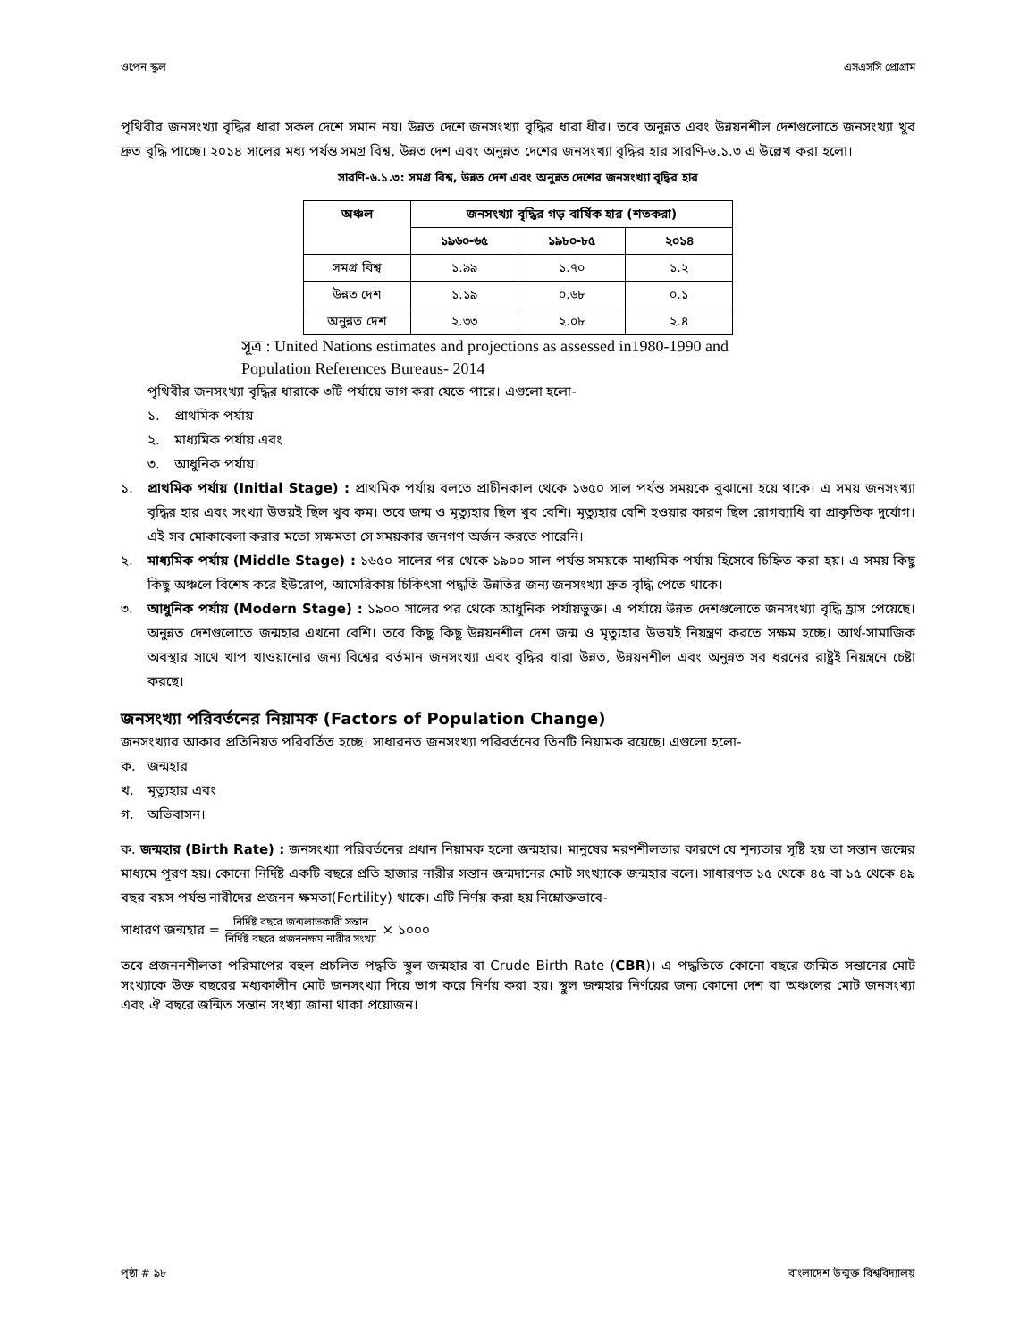ওপেন স্কুল এসএসসি প্রোগ্রাম
পৃথিবীর জনসংখ্যা বৃদ্ধির ধারা সকল দেশে সমান নয়। উন্নত দেশে জনসংখ্যা বৃদ্ধির ধারা ধীর। তবে অনুন্নত এবং উন্নয়নশীল দেশগুলোতে জনসংখ্যা খুব দ্রুত বৃদ্ধি পাচ্ছে। ২০১৪ সালের মধ্য পর্যন্ত সমগ্র বিশ্ব, উন্নত দেশ এবং অনুন্নত দেশের জনসংখ্যা বৃদ্ধির হার সারণি-৬.১.৩ এ উল্লেখ করা হলো।
সারণি-৬.১.৩: সমগ্র বিশ্ব, উন্নত দেশ এবং অনুন্নত দেশের জনসংখ্যা বৃদ্ধির হার
| অঞ্চল | জনসংখ্যা বৃদ্ধির গড় বার্ষিক হার (শতকরা) | | |
| --- | --- | --- | --- |
| | ১৯৬০-৬৫ | ১৯৮০-৮৫ | ২০১৪ |
| সমগ্র বিশ্ব | ১.৯৯ | ১.৭০ | ১.২ |
| উন্নত দেশ | ১.১৯ | ০.৬৮ | ০.১ |
| অনুন্নত দেশ | ২.৩৩ | ২.০৮ | ২.৪ |
সূত্র : United Nations estimates and projections as assessed in1980-1990 and Population References Bureaus- 2014
পৃথিবীর জনসংখ্যা বৃদ্ধির ধারাকে ৩টি পর্যায়ে ভাগ করা যেতে পারে। এগুলো হলো-
১. প্রাথমিক পর্যায়
২. মাধ্যমিক পর্যায় এবং
৩. আধুনিক পর্যায়।
১. প্রাথমিক পর্যায় (Initial Stage) : প্রাথমিক পর্যায় বলতে প্রাচীনকাল থেকে ১৬৫০ সাল পর্যন্ত সময়কে বুঝানো হয়ে থাকে। এ সময় জনসংখ্যা বৃদ্ধির হার এবং সংখ্যা উভয়ই ছিল খুব কম। তবে জন্ম ও মৃত্যুহার ছিল খুব বেশি। মৃত্যুহার বেশি হওয়ার কারণ ছিল রোগব্যাধি বা প্রাকৃতিক দুর্যোগ। এই সব মোকাবেলা করার মতো সক্ষমতা সে সময়কার জনগণ অর্জন করতে পারেনি।
২. মাধ্যমিক পর্যায় (Middle Stage) : ১৬৫০ সালের পর থেকে ১৯০০ সাল পর্যন্ত সময়কে মাধ্যমিক পর্যায় হিসেবে চিহ্নিত করা হয়। এ সময় কিছু কিছু অঞ্চলে বিশেষ করে ইউরোপ, আমেরিকায় চিকিৎসা পদ্ধতি উন্নতির জন্য জনসংখ্যা দ্রুত বৃদ্ধি পেতে থাকে।
৩. আধুনিক পর্যায় (Modern Stage) : ১৯০০ সালের পর থেকে আধুনিক পর্যায়ভুক্ত। এ পর্যায়ে উন্নত দেশগুলোতে জনসংখ্যা বৃদ্ধি হ্রাস পেয়েছে। অনুন্নত দেশগুলোতে জন্মহার এখনো বেশি। তবে কিছু কিছু উন্নয়নশীল দেশ জন্ম ও মৃত্যুহার উভয়ই নিয়ন্ত্রণ করতে সক্ষম হচ্ছে। আর্থ-সামাজিক অবস্থার সাথে খাপ খাওয়ানোর জন্য বিশ্বের বর্তমান জনসংখ্যা এবং বৃদ্ধির ধারা উন্নত, উন্নয়নশীল এবং অনুন্নত সব ধরনের রাষ্ট্রই নিয়ন্ত্রনে চেষ্টা করছে।
জনসংখ্যা পরিবর্তনের নিয়ামক (Factors of Population Change)
জনসংখ্যার আকার প্রতিনিয়ত পরিবর্তিত হচ্ছে। সাধারনত জনসংখ্যা পরিবর্তনের তিনটি নিয়ামক রয়েছে। এগুলো হলো-
ক. জন্মহার
খ. মৃত্যুহার এবং
গ. অভিবাসন।
ক. জন্মহার (Birth Rate) : জনসংখ্যা পরিবর্তনের প্রধান নিয়ামক হলো জন্মহার। মানুষের মরণশীলতার কারণে যে শূন্যতার সৃষ্টি হয় তা সন্তান জন্মের মাধ্যমে পূরণ হয়। কোনো নির্দিষ্ট একটি বছরে প্রতি হাজার নারীর সন্তান জন্মদানের মোট সংখ্যাকে জন্মহার বলে। সাধারণত ১৫ থেকে ৪৫ বা ১৫ থেকে ৪৯ বছর বয়স পর্যন্ত নারীদের প্রজনন ক্ষমতা(Fertility) থাকে। এটি নির্ণয় করা হয় নিম্নোক্তভাবে-
সাধারণ জন্মহার = নির্দিষ্ট বছরে জন্মলাভকারী সন্তান নির্দিষ্ট বছরে প্রজননক্ষম নারীর সংখ্যা × ১০০০
তবে প্রজননশীলতা পরিমাপের বহুল প্রচলিত পদ্ধতি স্থুল জন্মহার বা Crude Birth Rate (CBR)। এ পদ্ধতিতে কোনো বছরে জন্মিত সন্তানের মোট সংখ্যাকে উক্ত বছরের মধ্যকালীন মোট জনসংখ্যা দিয়ে ভাগ করে নির্ণয় করা হয়। স্থুল জন্মহার নির্ণয়ের জন্য কোনো দেশ বা অঞ্চলের মোট জনসংখ্যা এবং ঐ বছরে জন্মিত সন্তান সংখ্যা জানা থাকা প্রয়োজন।
পৃষ্ঠা # ৯৮ বাংলাদেশ উন্মুক্ত বিশ্ববিদ্যালয়